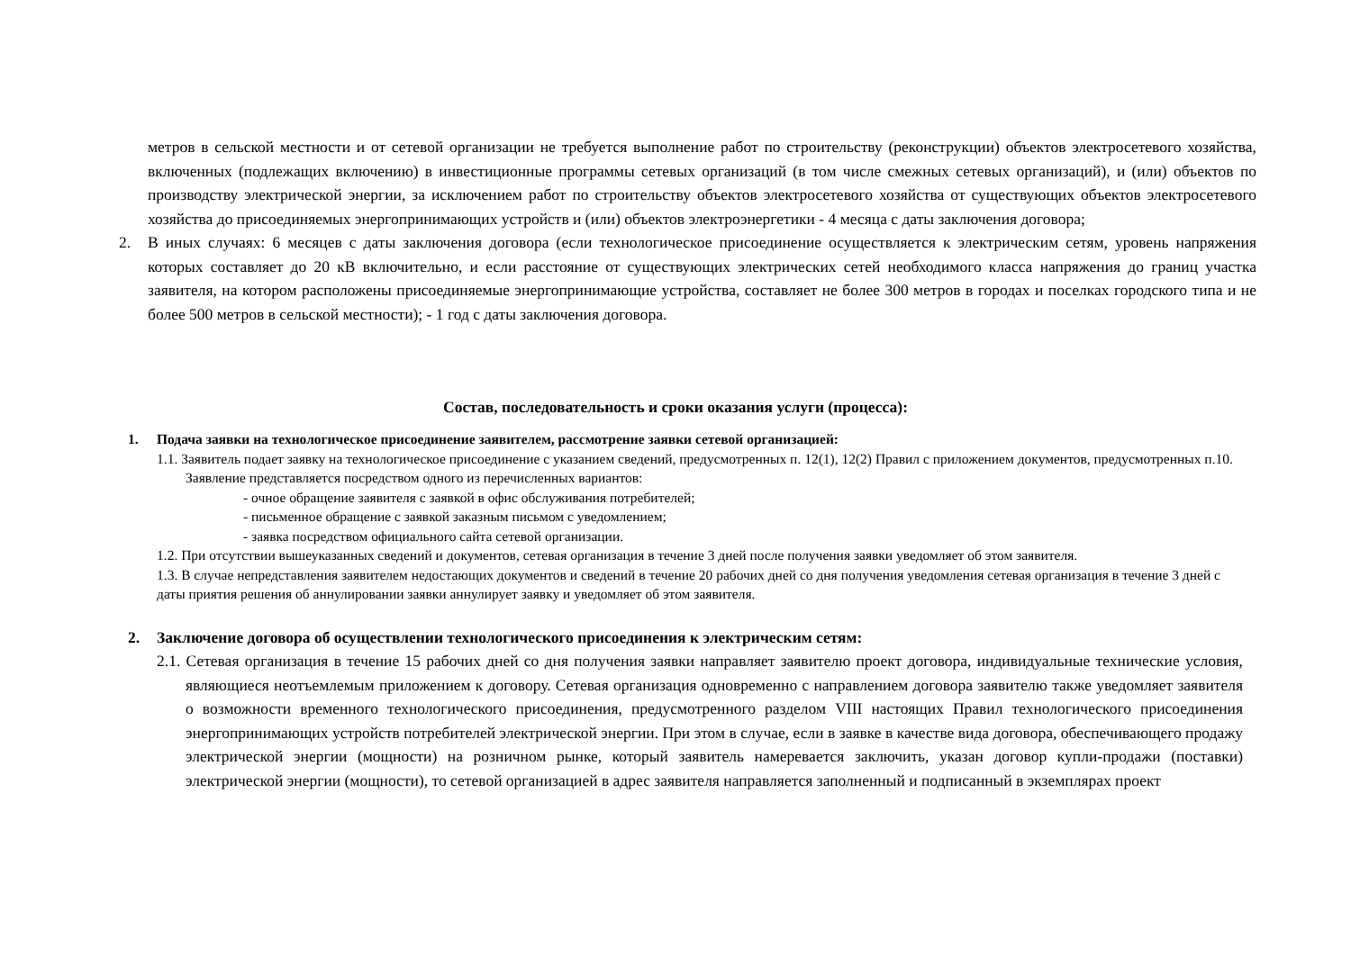метров в сельской местности и от сетевой организации не требуется выполнение работ по строительству (реконструкции) объектов электросетевого хозяйства, включенных (подлежащих включению) в инвестиционные программы сетевых организаций (в том числе смежных сетевых организаций), и (или) объектов по производству электрической энергии, за исключением работ по строительству объектов электросетевого хозяйства от существующих объектов электросетевого хозяйства до присоединяемых энергопринимающих устройств и (или) объектов электроэнергетики - 4 месяца с даты заключения договора;
2. В иных случаях: 6 месяцев с даты заключения договора (если технологическое присоединение осуществляется к электрическим сетям, уровень напряжения которых составляет до 20 кВ включительно, и если расстояние от существующих электрических сетей необходимого класса напряжения до границ участка заявителя, на котором расположены присоединяемые энергопринимающие устройства, составляет не более 300 метров в городах и поселках городского типа и не более 500 метров в сельской местности); - 1 год с даты заключения договора.
Состав, последовательность и сроки оказания услуги (процесса):
1. Подача заявки на технологическое присоединение заявителем, рассмотрение заявки сетевой организацией:
1.1. Заявитель подает заявку на технологическое присоединение с указанием сведений, предусмотренных п. 12(1), 12(2) Правил с приложением документов, предусмотренных п.10. Заявление представляется посредством одного из перечисленных вариантов:
- очное обращение заявителя с заявкой в офис обслуживания потребителей;
- письменное обращение с заявкой заказным письмом с уведомлением;
- заявка посредством официального сайта сетевой организации.
1.2. При отсутствии вышеуказанных сведений и документов, сетевая организация в течение 3 дней после получения заявки уведомляет об этом заявителя.
1.3. В случае непредставления заявителем недостающих документов и сведений в течение 20 рабочих дней со дня получения уведомления сетевая организация в течение 3 дней с даты приятия решения об аннулировании заявки аннулирует заявку и уведомляет об этом заявителя.
2. Заключение договора об осуществлении технологического присоединения к электрическим сетям:
2.1. Сетевая организация в течение 15 рабочих дней со дня получения заявки направляет заявителю проект договора, индивидуальные технические условия, являющиеся неотъемлемым приложением к договору. Сетевая организация одновременно с направлением договора заявителю также уведомляет заявителя о возможности временного технологического присоединения, предусмотренного разделом VIII настоящих Правил технологического присоединения энергопринимающих устройств потребителей электрической энергии. При этом в случае, если в заявке в качестве вида договора, обеспечивающего продажу электрической энергии (мощности) на розничном рынке, который заявитель намеревается заключить, указан договор купли-продажи (поставки) электрической энергии (мощности), то сетевой организацией в адрес заявителя направляется заполненный и подписанный в экземплярах проект